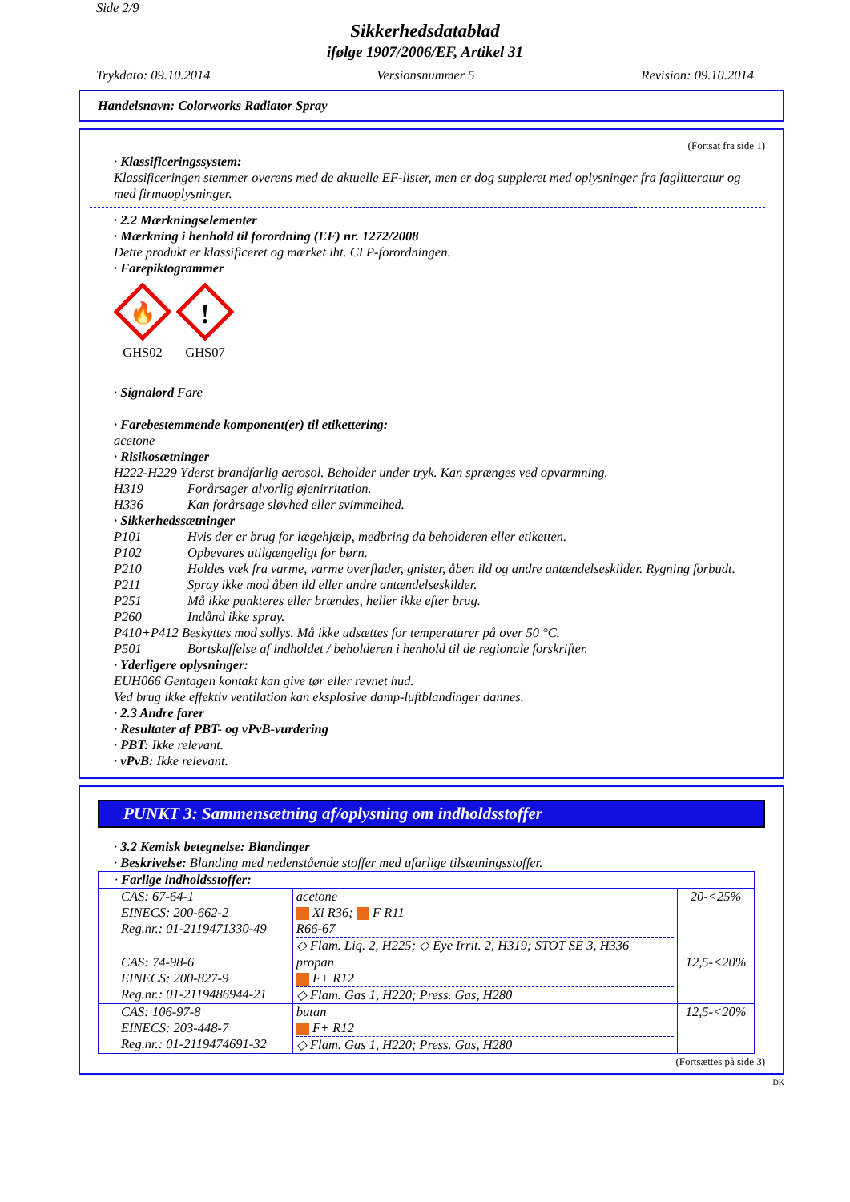Side 2/9
Sikkerhedsdatablad
ifølge 1907/2006/EF, Artikel 31
Trykdato: 09.10.2014 Versionsnummer 5 Revision: 09.10.2014
Handelsnavn: Colorworks Radiator Spray
(Fortsat fra side 1)
· Klassificeringssystem:
Klassificeringen stemmer overens med de aktuelle EF-lister, men er dog suppleret med oplysninger fra faglitteratur og med firmaoplysninger.
· 2.2 Mærkningselementer
· Mærkning i henhold til forordning (EF) nr. 1272/2008
Dette produkt er klassificeret og mærket iht. CLP-forordningen.
· Farepiktogrammer
🔥
GHS02
!
GHS07
· Signalord Fare
· Farebestemmende komponent(er) til etikettering:
acetone
· Risikosætninger
H222-H229 Yderst brandfarlig aerosol. Beholder under tryk. Kan sprænges ved opvarmning.
H319 Forårsager alvorlig øjenirritation.
H336 Kan forårsage sløvhed eller svimmelhed.
· Sikkerhedssætninger
P101 Hvis der er brug for lægehjælp, medbring da beholderen eller etiketten.
P102 Opbevares utilgængeligt for børn.
P210 Holdes væk fra varme, varme overflader, gnister, åben ild og andre antændelseskilder. Rygning forbudt.
P211 Spray ikke mod åben ild eller andre antændelseskilder.
P251 Må ikke punkteres eller brændes, heller ikke efter brug.
P260 Indånd ikke spray.
P410+P412 Beskyttes mod sollys. Må ikke udsættes for temperaturer på over 50 °C.
P501 Bortskaffelse af indholdet / beholderen i henhold til de regionale forskrifter.
· Yderligere oplysninger:
EUH066 Gentagen kontakt kan give tør eller revnet hud.
Ved brug ikke effektiv ventilation kan eksplosive damp-luftblandinger dannes.
· 2.3 Andre farer
· Resultater af PBT- og vPvB-vurdering
· PBT: Ikke relevant.
· vPvB: Ikke relevant.
PUNKT 3: Sammensætning af/oplysning om indholdsstoffer
· 3.2 Kemisk betegnelse: Blandinger
· Beskrivelse: Blanding med nedenstående stoffer med ufarlige tilsætningsstoffer.
| · Farlige indholdsstoffer: | | |
| CAS: 67-64-1 EINECS: 200-662-2 Reg.nr.: 01-2119471330-49 | acetone Xi R36; F R11 R66-67 ◇ Flam. Liq. 2, H225; ◇ Eye Irrit. 2, H319; STOT SE 3, H336 | 20-<25% |
| CAS: 74-98-6 EINECS: 200-827-9 Reg.nr.: 01-2119486944-21 | propan F+ R12 ◇ Flam. Gas 1, H220; Press. Gas, H280 | 12,5-<20% |
| CAS: 106-97-8 EINECS: 203-448-7 Reg.nr.: 01-2119474691-32 | butan F+ R12 ◇ Flam. Gas 1, H220; Press. Gas, H280 | 12,5-<20% |
(Fortsættes på side 3)
DK